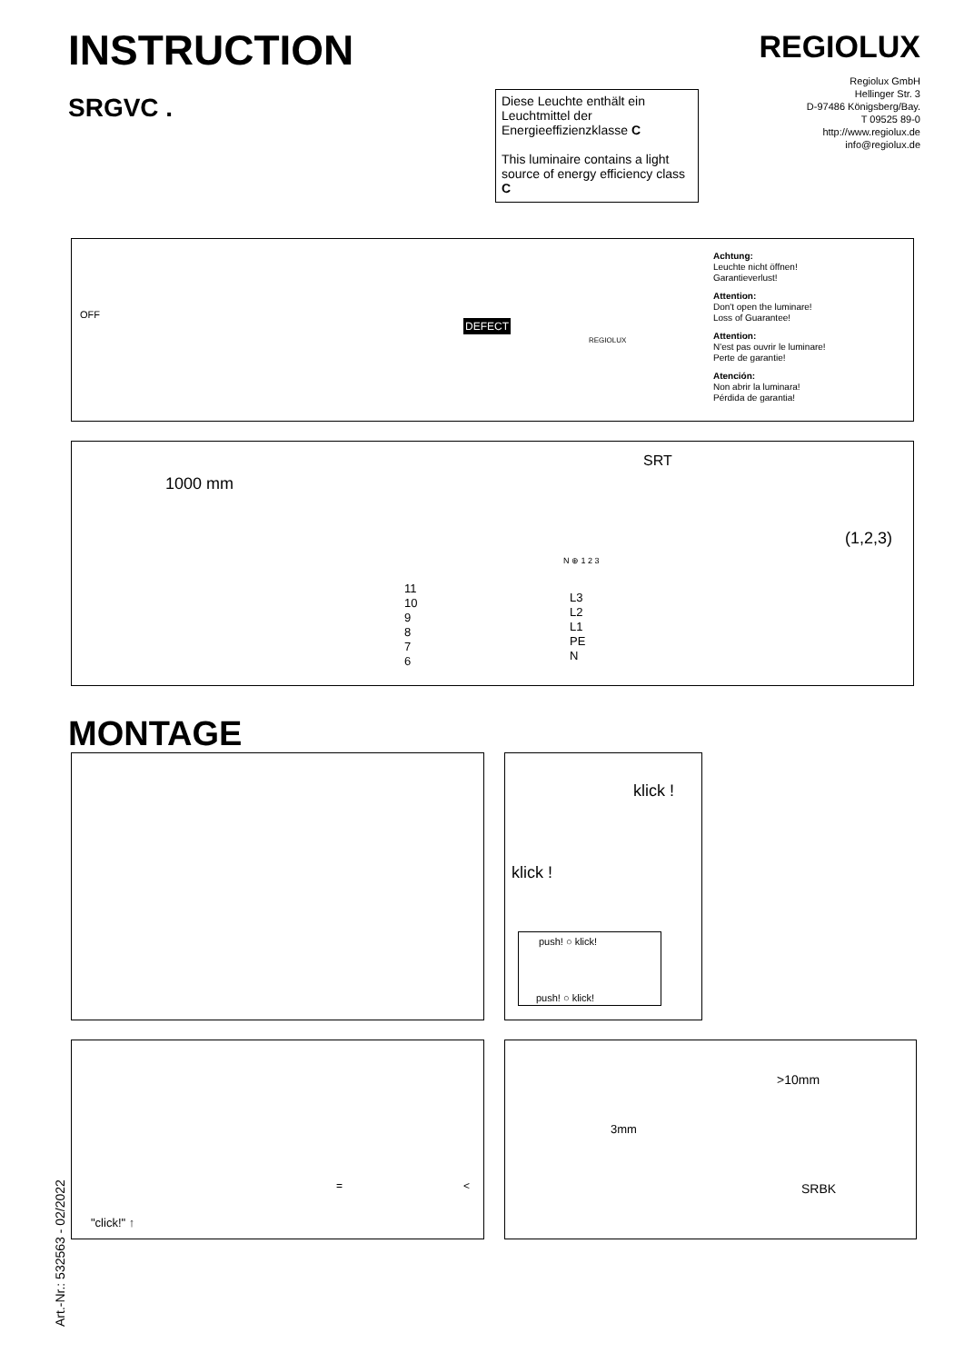INSTRUCTION
SRGVC .
REGIOLUX
Regiolux GmbH
Hellinger Str. 3
D-97486 Königsberg/Bay.
T 09525 89-0
http://www.regiolux.de
info@regiolux.de
Diese Leuchte enthält ein Leuchtmittel der Energieeffizienzklasse C
This luminaire contains a light source of energy efficiency class C
OFF
DEFECT
REGIOLUX
Achtung:
Leuchte nicht öffnen!
Garantieverlust!
Attention:
Don't open the luminare!
Loss of Guarantee!
Attention:
N'est pas ouvrir le luminare!
Perte de garantie!
Atención:
Non abrir la luminara!
Pérdida de garantia!
1000 mm
SRT
N ⊕ 1 2 3
11
10
9
8
7
6
L3
L2
L1
PE
N
(1,2,3)
MONTAGE
klick !
klick !
push! ○ klick!
push! ○ klick!
"click!" ↑
= <
3mm
>10mm
SRBK
Art.-Nr.: 532563 - 02/2022